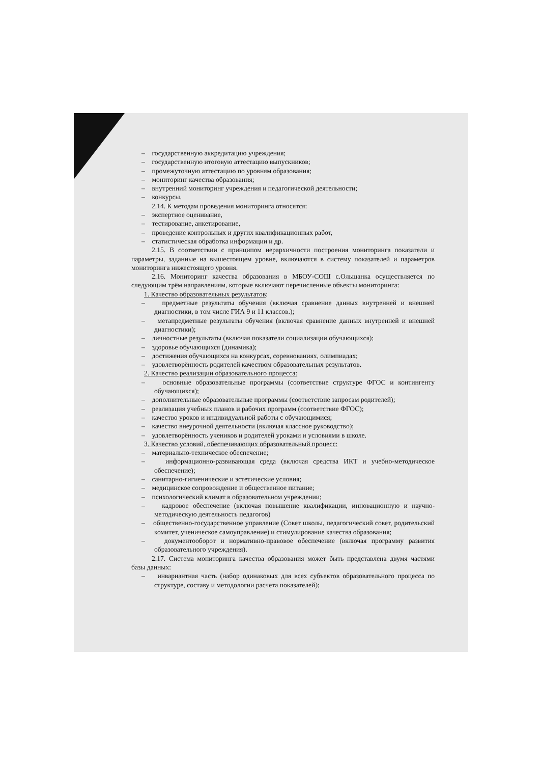– государственную аккредитацию учреждения;
– государственную итоговую аттестацию выпускников;
– промежуточную аттестацию по уровням образования;
– мониторинг качества образования;
– внутренний мониторинг учреждения и педагогической деятельности;
– конкурсы.
2.14. К методам проведения мониторинга относятся:
– экспертное оценивание,
– тестирование, анкетирование,
– проведение контрольных и других квалификационных работ,
– статистическая обработка информации и др.
2.15. В соответствии с принципом иерархичности построения мониторинга показатели и параметры, заданные на вышестоящем уровне, включаются в систему показателей и параметров мониторинга нижестоящего уровня.
2.16. Мониторинг качества образования в МБОУ-СОШ с.Ольшанка осуществляется по следующим трём направлениям, которые включают перечисленные объекты мониторинга:
1. Качество образовательных результатов:
– предметные результаты обучения (включая сравнение данных внутренней и внешней диагностики, в том числе ГИА 9 и 11 классов.);
– метапредметные результаты обучения (включая сравнение данных внутренней и внешней диагностики);
– личностные результаты (включая показатели социализации обучающихся);
– здоровье обучающихся (динамика);
– достижения обучающихся на конкурсах, соревнованиях, олимпиадах;
– удовлетворённость родителей качеством образовательных результатов.
2. Качество реализации образовательного процесса:
– основные образовательные программы (соответствие структуре ФГОС и контингенту обучающихся);
– дополнительные образовательные программы (соответствие запросам родителей);
– реализация учебных планов и рабочих программ (соответствие ФГОС);
– качество уроков и индивидуальной работы с обучающимися;
– качество внеурочной деятельности (включая классное руководство);
– удовлетворённость учеников и родителей уроками и условиями в школе.
3. Качество условий, обеспечивающих образовательный процесс:
– материально-техническое обеспечение;
– информационно-развивающая среда (включая средства ИКТ и учебно-методическое обеспечение);
– санитарно-гигиенические и эстетические условия;
– медицинское сопровождение и общественное питание;
– психологический климат в образовательном учреждении;
– кадровое обеспечение (включая повышение квалификации, инновационную и научно-методическую деятельность педагогов)
– общественно-государственное управление (Совет школы, педагогический совет, родительский комитет, ученическое самоуправление) и стимулирование качества образования;
– документооборот и нормативно-правовое обеспечение (включая программу развития образовательного учреждения).
2.17. Система мониторинга качества образования может быть представлена двумя частями базы данных:
– инвариантная часть (набор одинаковых для всех субъектов образовательного процесса по структуре, составу и методологии расчета показателей);